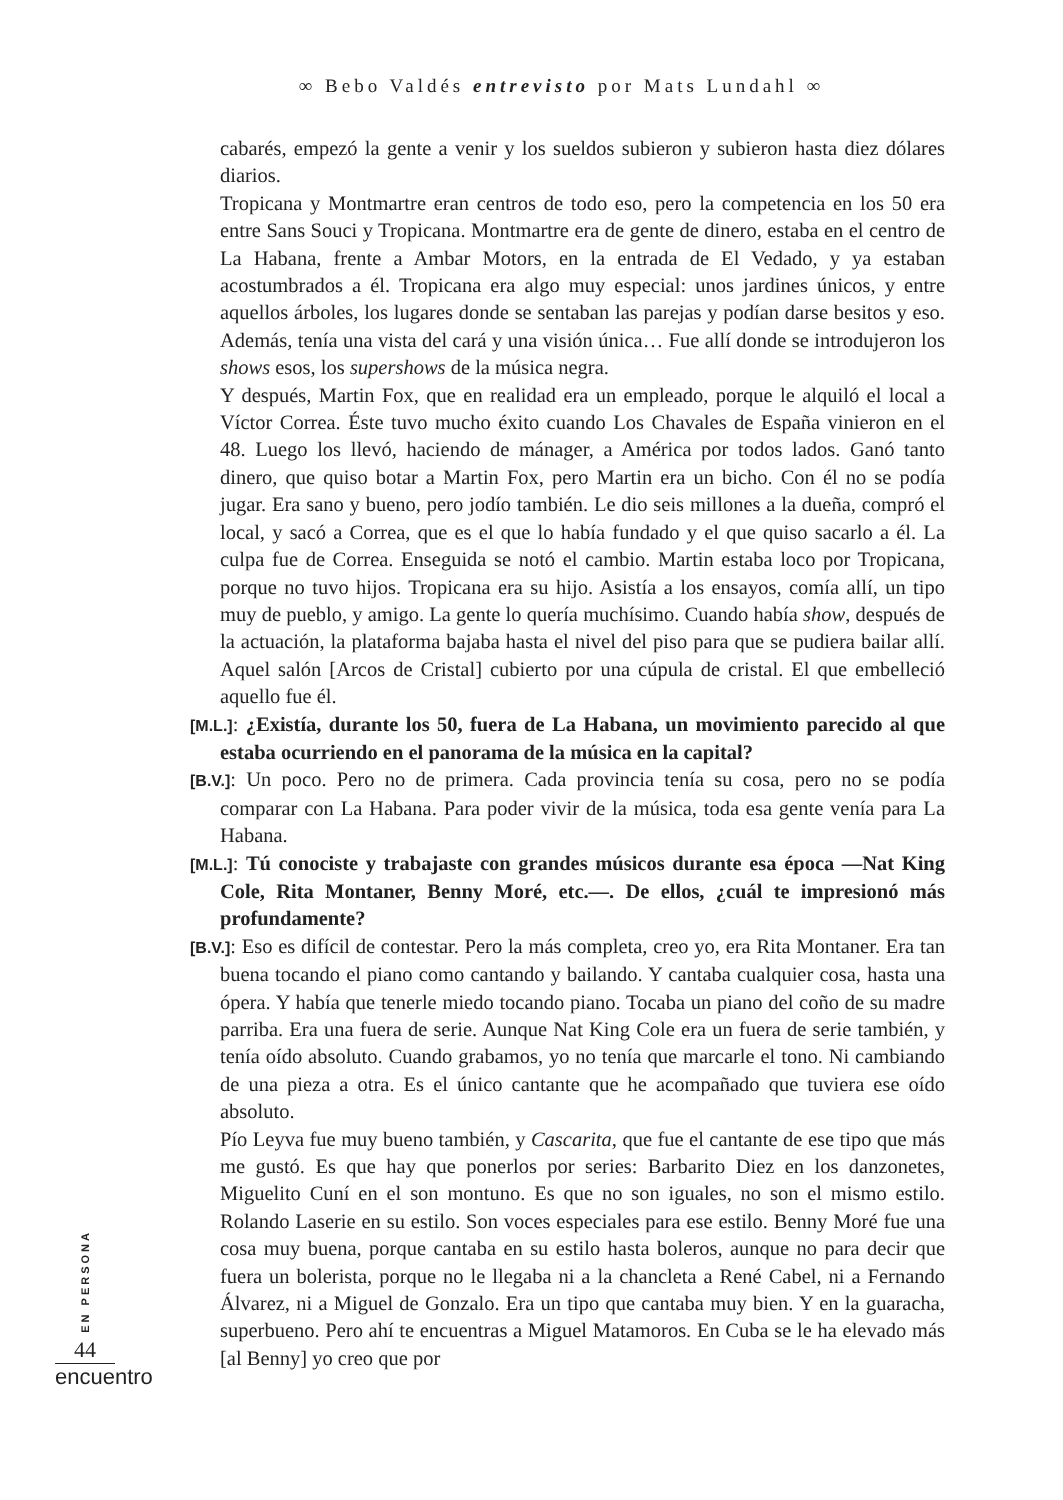∞ Bebo Valdés entrevisto por Mats Lundahl ∞
cabarés, empezó la gente a venir y los sueldos subieron y subieron hasta diez dólares diarios.
Tropicana y Montmartre eran centros de todo eso, pero la competencia en los 50 era entre Sans Souci y Tropicana. Montmartre era de gente de dinero, estaba en el centro de La Habana, frente a Ambar Motors, en la entrada de El Vedado, y ya estaban acostumbrados a él. Tropicana era algo muy especial: unos jardines únicos, y entre aquellos árboles, los lugares donde se sentaban las parejas y podían darse besitos y eso. Además, tenía una vista del cará y una visión única… Fue allí donde se introdujeron los shows esos, los supershows de la música negra.
Y después, Martin Fox, que en realidad era un empleado, porque le alquiló el local a Víctor Correa. Éste tuvo mucho éxito cuando Los Chavales de España vinieron en el 48. Luego los llevó, haciendo de mánager, a América por todos lados. Ganó tanto dinero, que quiso botar a Martin Fox, pero Martin era un bicho. Con él no se podía jugar. Era sano y bueno, pero jodío también. Le dio seis millones a la dueña, compró el local, y sacó a Correa, que es el que lo había fundado y el que quiso sacarlo a él. La culpa fue de Correa. Enseguida se notó el cambio. Martin estaba loco por Tropicana, porque no tuvo hijos. Tropicana era su hijo. Asistía a los ensayos, comía allí, un tipo muy de pueblo, y amigo. La gente lo quería muchísimo. Cuando había show, después de la actuación, la plataforma bajaba hasta el nivel del piso para que se pudiera bailar allí. Aquel salón [Arcos de Cristal] cubierto por una cúpula de cristal. El que embelleció aquello fue él.
[M.L.]: ¿Existía, durante los 50, fuera de La Habana, un movimiento parecido al que estaba ocurriendo en el panorama de la música en la capital?
[B.V.]: Un poco. Pero no de primera. Cada provincia tenía su cosa, pero no se podía comparar con La Habana. Para poder vivir de la música, toda esa gente venía para La Habana.
[M.L.]: Tú conociste y trabajaste con grandes músicos durante esa época —Nat King Cole, Rita Montaner, Benny Moré, etc.—. De ellos, ¿cuál te impresionó más profundamente?
[B.V.]: Eso es difícil de contestar. Pero la más completa, creo yo, era Rita Montaner. Era tan buena tocando el piano como cantando y bailando. Y cantaba cualquier cosa, hasta una ópera. Y había que tenerle miedo tocando piano. Tocaba un piano del coño de su madre parriba. Era una fuera de serie. Aunque Nat King Cole era un fuera de serie también, y tenía oído absoluto. Cuando grabamos, yo no tenía que marcarle el tono. Ni cambiando de una pieza a otra. Es el único cantante que he acompañado que tuviera ese oído absoluto.
Pío Leyva fue muy bueno también, y Cascarita, que fue el cantante de ese tipo que más me gustó. Es que hay que ponerlos por series: Barbarito Diez en los danzonetes, Miguelito Cuní en el son montuno. Es que no son iguales, no son el mismo estilo. Rolando Laserie en su estilo. Son voces especiales para ese estilo. Benny Moré fue una cosa muy buena, porque cantaba en su estilo hasta boleros, aunque no para decir que fuera un bolerista, porque no le llegaba ni a la chancleta a René Cabel, ni a Fernando Álvarez, ni a Miguel de Gonzalo. Era un tipo que cantaba muy bien. Y en la guaracha, superbueno. Pero ahí te encuentras a Miguel Matamoros. En Cuba se le ha elevado más [al Benny] yo creo que por
EN PERSONA
44
encuentro